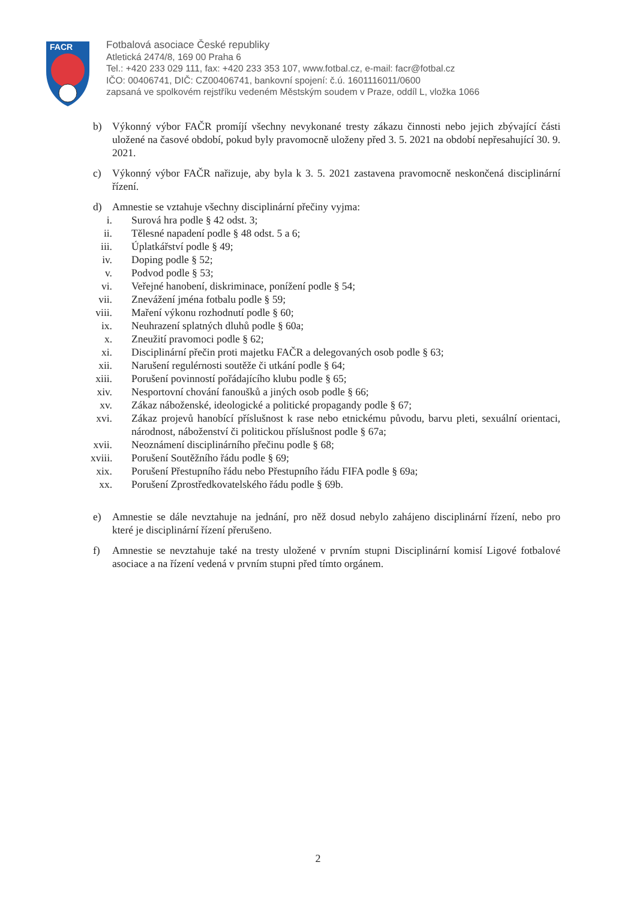FACR
Fotbalová asociace České republiky
Atletická 2474/8, 169 00 Praha 6
Tel.: +420 233 029 111, fax: +420 233 353 107, www.fotbal.cz, e-mail: facr@fotbal.cz
IČO: 00406741, DIČ: CZ00406741, bankovní spojení: č.ú. 1601116011/0600
zapsaná ve spolkovém rejstříku vedeném Městským soudem v Praze, oddíl L, vložka 1066
b) Výkonný výbor FAČR promíjí všechny nevykonané tresty zákazu činnosti nebo jejich zbývající části uložené na časové období, pokud byly pravomocně uloženy před 3. 5. 2021 na období nepřesahující 30. 9. 2021.
c) Výkonný výbor FAČR nařizuje, aby byla k 3. 5. 2021 zastavena pravomocně neskončená disciplinární řízení.
d) Amnestie se vztahuje všechny disciplinární přečiny vyjma:
i. Surová hra podle § 42 odst. 3;
ii. Tělesné napadení podle § 48 odst. 5 a 6;
iii. Úplatkářství podle § 49;
iv. Doping podle § 52;
v. Podvod podle § 53;
vi. Veřejné hanobení, diskriminace, ponížení podle § 54;
vii. Znevážení jména fotbalu podle § 59;
viii. Maření výkonu rozhodnutí podle § 60;
ix. Neuhrazení splatných dluhů podle § 60a;
x. Zneužití pravomoci podle § 62;
xi. Disciplinární přečin proti majetku FAČR a delegovaných osob podle § 63;
xii. Narušení regulérnosti soutěže či utkání podle § 64;
xiii. Porušení povinností pořádajícího klubu podle § 65;
xiv. Nesportovní chování fanoušků a jiných osob podle § 66;
xv. Zákaz náboženské, ideologické a politické propagandy podle § 67;
xvi. Zákaz projevů hanobící příslušnost k rase nebo etnickému původu, barvu pleti, sexuální orientaci, národnost, náboženství či politickou příslušnost podle § 67a;
xvii. Neoznámení disciplinárního přečinu podle § 68;
xviii. Porušení Soutěžního řádu podle § 69;
xix. Porušení Přestupního řádu nebo Přestupního řádu FIFA podle § 69a;
xx. Porušení Zprostředkovatelského řádu podle § 69b.
e) Amnestie se dále nevztahuje na jednání, pro něž dosud nebylo zahájeno disciplinární řízení, nebo pro které je disciplinární řízení přerušeno.
f) Amnestie se nevztahuje také na tresty uložené v prvním stupni Disciplinární komisí Ligové fotbalové asociace a na řízení vedená v prvním stupni před tímto orgánem.
2